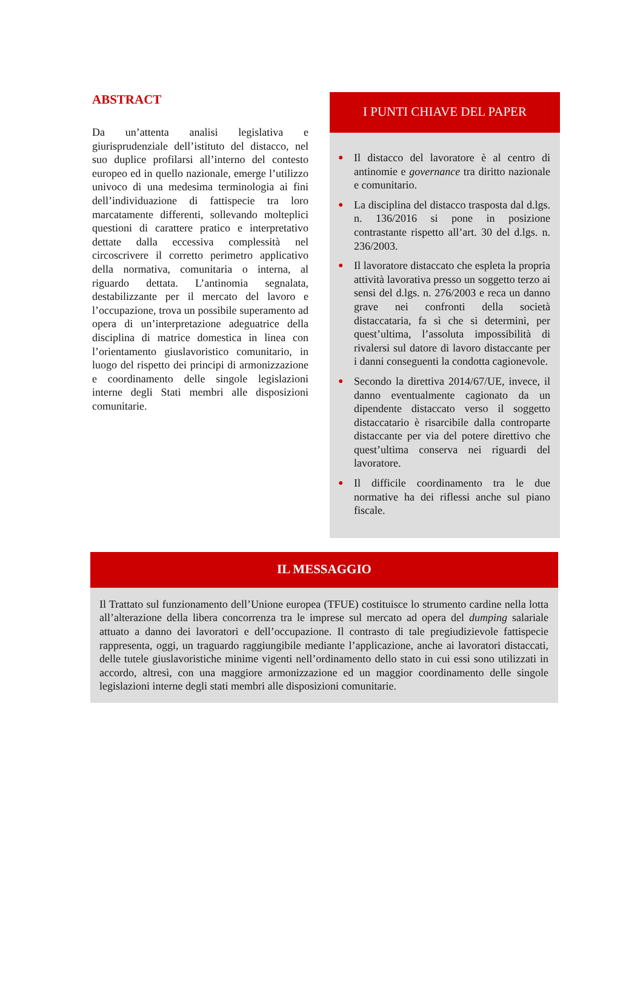ABSTRACT
Da un’attenta analisi legislativa e giurisprudenziale dell’istituto del distacco, nel suo duplice profilarsi all’interno del contesto europeo ed in quello nazionale, emerge l’utilizzo univoco di una medesima terminologia ai fini dell’individuazione di fattispecie tra loro marcatamente differenti, sollevando molteplici questioni di carattere pratico e interpretativo dettate dalla eccessiva complessità nel circoscrivere il corretto perimetro applicativo della normativa, comunitaria o interna, al riguardo dettata. L’antinomia segnalata, destabilizzante per il mercato del lavoro e l’occupazione, trova un possibile superamento ad opera di un’interpretazione adeguatrice della disciplina di matrice domestica in linea con l’orientamento giuslavoristico comunitario, in luogo del rispetto dei principi di armonizzazione e coordinamento delle singole legislazioni interne degli Stati membri alle disposizioni comunitarie.
I PUNTI CHIAVE DEL PAPER
● Il distacco del lavoratore è al centro di antinomie e governance tra diritto nazionale e comunitario.
● La disciplina del distacco trasposta dal d.lgs. n. 136/2016 si pone in posizione contrastante rispetto all’art. 30 del d.lgs. n. 236/2003.
● Il lavoratore distaccato che espleta la propria attività lavorativa presso un soggetto terzo ai sensi del d.lgs. n. 276/2003 e reca un danno grave nei confronti della società distaccataria, fa sì che si determini, per quest’ultima, l’assoluta impossibilità di rivalersi sul datore di lavoro distaccante per i danni conseguenti la condotta cagionevole.
● Secondo la direttiva 2014/67/UE, invece, il danno eventualmente cagionato da un dipendente distaccato verso il soggetto distaccatario è risarcibile dalla controparte distaccante per via del potere direttivo che quest’ultima conserva nei riguardi del lavoratore.
● Il difficile coordinamento tra le due normative ha dei riflessi anche sul piano fiscale.
IL MESSAGGIO
Il Trattato sul funzionamento dell’Unione europea (TFUE) costituisce lo strumento cardine nella lotta all’alterazione della libera concorrenza tra le imprese sul mercato ad opera del dumping salariale attuato a danno dei lavoratori e dell’occupazione. Il contrasto di tale pregiudizievole fattispecie rappresenta, oggi, un traguardo raggiungibile mediante l’applicazione, anche ai lavoratori distaccati, delle tutele giuslavoristiche minime vigenti nell’ordinamento dello stato in cui essi sono utilizzati in accordo, altresì, con una maggiore armonizzazione ed un maggior coordinamento delle singole legislazioni interne degli stati membri alle disposizioni comunitarie.